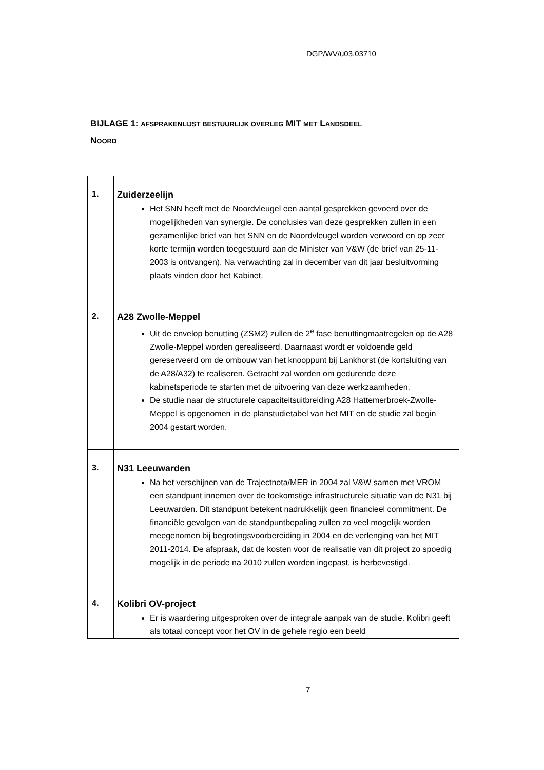DGP/WV/u03.03710
BIJLAGE 1: AFSPRAKENLIJST BESTUURLIJK OVERLEG MIT MET LANDSDEEL
NOORD
| 1. | Zuiderzeelijn Het SNN heeft met de Noordvleugel een aantal gesprekken gevoerd over de mogelijkheden van synergie. De conclusies van deze gesprekken zullen in een gezamenlijke brief van het SNN en de Noordvleugel worden verwoord en op zeer korte termijn worden toegestuurd aan de Minister van V&W (de brief van 25-11-2003 is ontvangen). Na verwachting zal in december van dit jaar besluitvorming plaats vinden door het Kabinet. |
| 2. | A28 Zwolle-Meppel Uit de envelop benutting (ZSM2) zullen de 2<sup>e</sup> fase benuttingmaatregelen op de A28 Zwolle-Meppel worden gerealiseerd. Daarnaast wordt er voldoende geld gereserveerd om de ombouw van het knooppunt bij Lankhorst (de kortsluiting van de A28/A32) te realiseren. Getracht zal worden om gedurende deze kabinetsperiode te starten met de uitvoering van deze werkzaamheden. De studie naar de structurele capaciteitsuitbreiding A28 Hattemerbroek-Zwolle-Meppel is opgenomen in de planstudietabel van het MIT en de studie zal begin 2004 gestart worden. |
| 3. | N31 Leeuwarden Na het verschijnen van de Trajectnota/MER in 2004 zal V&W samen met VROM een standpunt innemen over de toekomstige infrastructurele situatie van de N31 bij Leeuwarden. Dit standpunt betekent nadrukkelijk geen financieel commitment. De financiële gevolgen van de standpuntbepaling zullen zo veel mogelijk worden meegenomen bij begrotingsvoorbereiding in 2004 en de verlenging van het MIT 2011-2014. De afspraak, dat de kosten voor de realisatie van dit project zo spoedig mogelijk in de periode na 2010 zullen worden ingepast, is herbevestigd. |
| 4. | Kolibri OV-project Er is waardering uitgesproken over de integrale aanpak van de studie. Kolibri geeft als totaal concept voor het OV in de gehele regio een beeld |
7